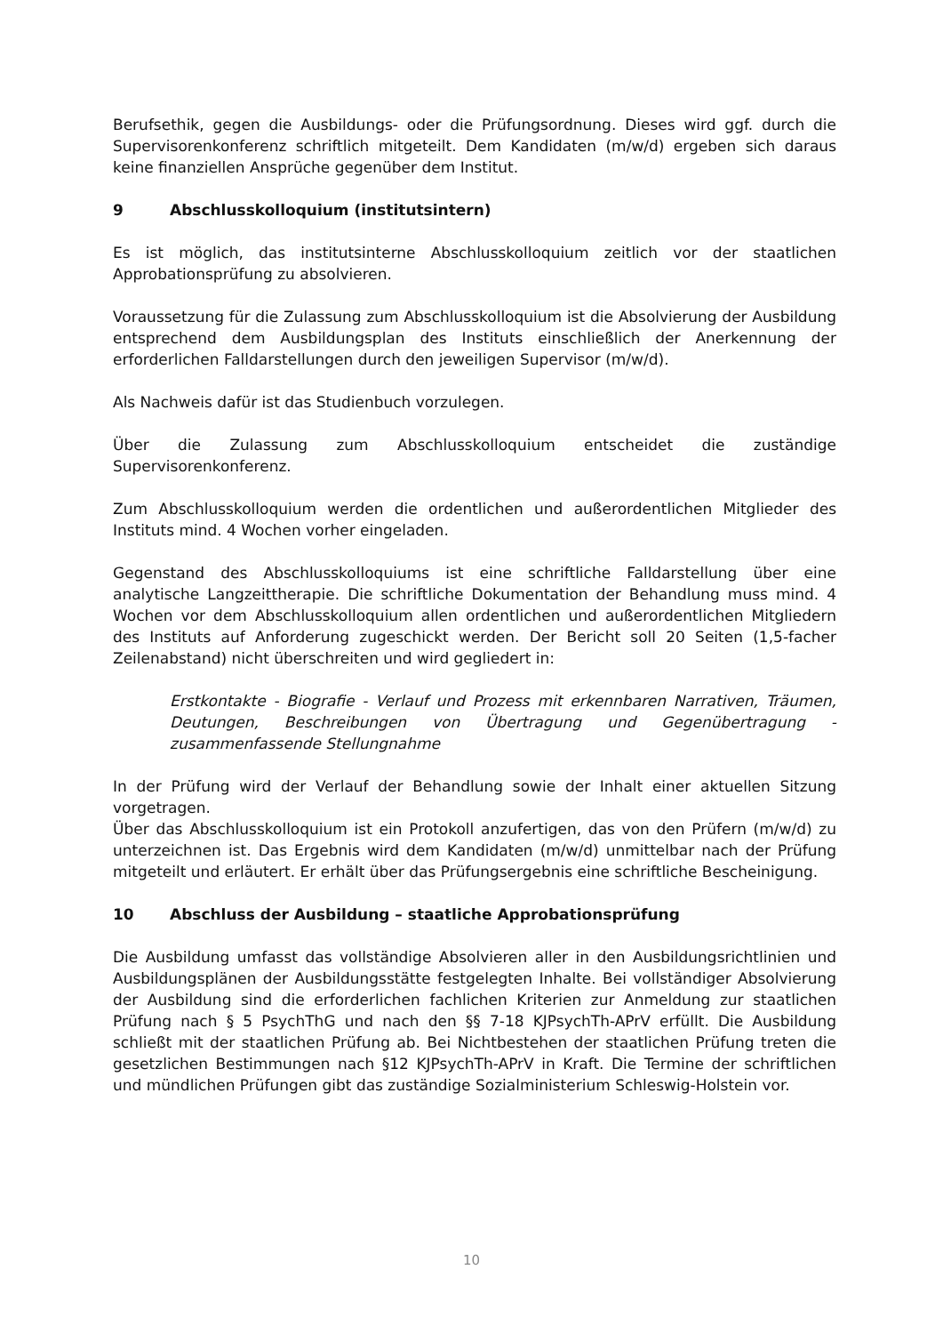Berufsethik, gegen die Ausbildungs- oder die Prüfungsordnung. Dieses wird ggf. durch die Supervisorenkonferenz schriftlich mitgeteilt. Dem Kandidaten (m/w/d) ergeben sich daraus keine finanziellen Ansprüche gegenüber dem Institut.
9 Abschlusskolloquium (institutsintern)
Es ist möglich, das institutsinterne Abschlusskolloquium zeitlich vor der staatlichen Approbationsprüfung zu absolvieren.
Voraussetzung für die Zulassung zum Abschlusskolloquium ist die Absolvierung der Ausbildung entsprechend dem Ausbildungsplan des Instituts einschließlich der Anerkennung der erforderlichen Falldarstellungen durch den jeweiligen Supervisor (m/w/d).
Als Nachweis dafür ist das Studienbuch vorzulegen.
Über die Zulassung zum Abschlusskolloquium entscheidet die zuständige Supervisorenkonferenz.
Zum Abschlusskolloquium werden die ordentlichen und außerordentlichen Mitglieder des Instituts mind. 4 Wochen vorher eingeladen.
Gegenstand des Abschlusskolloquiums ist eine schriftliche Falldarstellung über eine analytische Langzeittherapie. Die schriftliche Dokumentation der Behandlung muss mind. 4 Wochen vor dem Abschlusskolloquium allen ordentlichen und außerordentlichen Mitgliedern des Instituts auf Anforderung zugeschickt werden. Der Bericht soll 20 Seiten (1,5-facher Zeilenabstand) nicht überschreiten und wird gegliedert in:
Erstkontakte - Biografie - Verlauf und Prozess mit erkennbaren Narrativen, Träumen, Deutungen, Beschreibungen von Übertragung und Gegenübertragung - zusammenfassende Stellungnahme
In der Prüfung wird der Verlauf der Behandlung sowie der Inhalt einer aktuellen Sitzung vorgetragen.
Über das Abschlusskolloquium ist ein Protokoll anzufertigen, das von den Prüfern (m/w/d) zu unterzeichnen ist. Das Ergebnis wird dem Kandidaten (m/w/d) unmittelbar nach der Prüfung mitgeteilt und erläutert. Er erhält über das Prüfungsergebnis eine schriftliche Bescheinigung.
10 Abschluss der Ausbildung – staatliche Approbationsprüfung
Die Ausbildung umfasst das vollständige Absolvieren aller in den Ausbildungsrichtlinien und Ausbildungsplänen der Ausbildungsstätte festgelegten Inhalte. Bei vollständiger Absolvierung der Ausbildung sind die erforderlichen fachlichen Kriterien zur Anmeldung zur staatlichen Prüfung nach § 5 PsychThG und nach den §§ 7-18 KJPsychTh-APrV erfüllt. Die Ausbildung schließt mit der staatlichen Prüfung ab. Bei Nichtbestehen der staatlichen Prüfung treten die gesetzlichen Bestimmungen nach §12 KJPsychTh-APrV in Kraft. Die Termine der schriftlichen und mündlichen Prüfungen gibt das zuständige Sozialministerium Schleswig-Holstein vor.
10